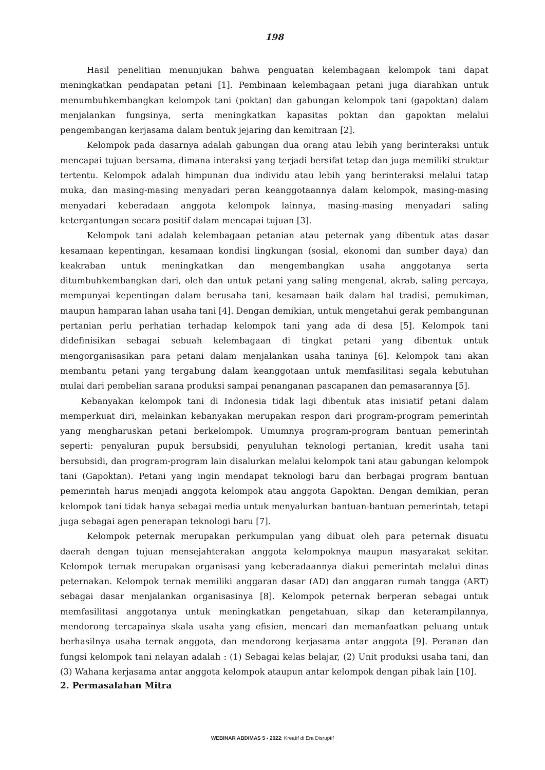198
Hasil penelitian menunjukan bahwa penguatan kelembagaan kelompok tani dapat meningkatkan pendapatan petani [1]. Pembinaan kelembagaan petani juga diarahkan untuk menumbuhkembangkan kelompok tani (poktan) dan gabungan kelompok tani (gapoktan) dalam menjalankan fungsinya, serta meningkatkan kapasitas poktan dan gapoktan melalui pengembangan kerjasama dalam bentuk jejaring dan kemitraan [2].
Kelompok pada dasarnya adalah gabungan dua orang atau lebih yang berinteraksi untuk mencapai tujuan bersama, dimana interaksi yang terjadi bersifat tetap dan juga memiliki struktur tertentu. Kelompok adalah himpunan dua individu atau lebih yang berinteraksi melalui tatap muka, dan masing-masing menyadari peran keanggotaannya dalam kelompok, masing-masing menyadari keberadaan anggota kelompok lainnya, masing-masing menyadari saling ketergantungan secara positif dalam mencapai tujuan [3].
Kelompok tani adalah kelembagaan petanian atau peternak yang dibentuk atas dasar kesamaan kepentingan, kesamaan kondisi lingkungan (sosial, ekonomi dan sumber daya) dan keakraban untuk meningkatkan dan mengembangkan usaha anggotanya serta ditumbuhkembangkan dari, oleh dan untuk petani yang saling mengenal, akrab, saling percaya, mempunyai kepentingan dalam berusaha tani, kesamaan baik dalam hal tradisi, pemukiman, maupun hamparan lahan usaha tani [4]. Dengan demikian, untuk mengetahui gerak pembangunan pertanian perlu perhatian terhadap kelompok tani yang ada di desa [5]. Kelompok tani didefinisikan sebagai sebuah kelembagaan di tingkat petani yang dibentuk untuk mengorganisasikan para petani dalam menjalankan usaha taninya [6]. Kelompok tani akan membantu petani yang tergabung dalam keanggotaan untuk memfasilitasi segala kebutuhan mulai dari pembelian sarana produksi sampai penanganan pascapanen dan pemasarannya [5].
Kebanyakan kelompok tani di Indonesia tidak lagi dibentuk atas inisiatif petani dalam memperkuat diri, melainkan kebanyakan merupakan respon dari program-program pemerintah yang mengharuskan petani berkelompok. Umumnya program-program bantuan pemerintah seperti: penyaluran pupuk bersubsidi, penyuluhan teknologi pertanian, kredit usaha tani bersubsidi, dan program-program lain disalurkan melalui kelompok tani atau gabungan kelompok tani (Gapoktan). Petani yang ingin mendapat teknologi baru dan berbagai program bantuan pemerintah harus menjadi anggota kelompok atau anggota Gapoktan. Dengan demikian, peran kelompok tani tidak hanya sebagai media untuk menyalurkan bantuan-bantuan pemerintah, tetapi juga sebagai agen penerapan teknologi baru [7].
Kelompok peternak merupakan perkumpulan yang dibuat oleh para peternak disuatu daerah dengan tujuan mensejahterakan anggota kelompoknya maupun masyarakat sekitar. Kelompok ternak merupakan organisasi yang keberadaannya diakui pemerintah melalui dinas peternakan. Kelompok ternak memiliki anggaran dasar (AD) dan anggaran rumah tangga (ART) sebagai dasar menjalankan organisasinya [8]. Kelompok peternak berperan sebagai untuk memfasilitasi anggotanya untuk meningkatkan pengetahuan, sikap dan keterampilannya, mendorong tercapainya skala usaha yang efisien, mencari dan memanfaatkan peluang untuk berhasilnya usaha ternak anggota, dan mendorong kerjasama antar anggota [9]. Peranan dan fungsi kelompok tani nelayan adalah : (1) Sebagai kelas belajar, (2) Unit produksi usaha tani, dan (3) Wahana kerjasama antar anggota kelompok ataupun antar kelompok dengan pihak lain [10].
2. Permasalahan Mitra
WEBINAR ABDIMAS 5 - 2022: Kreatif di Era Disruptif